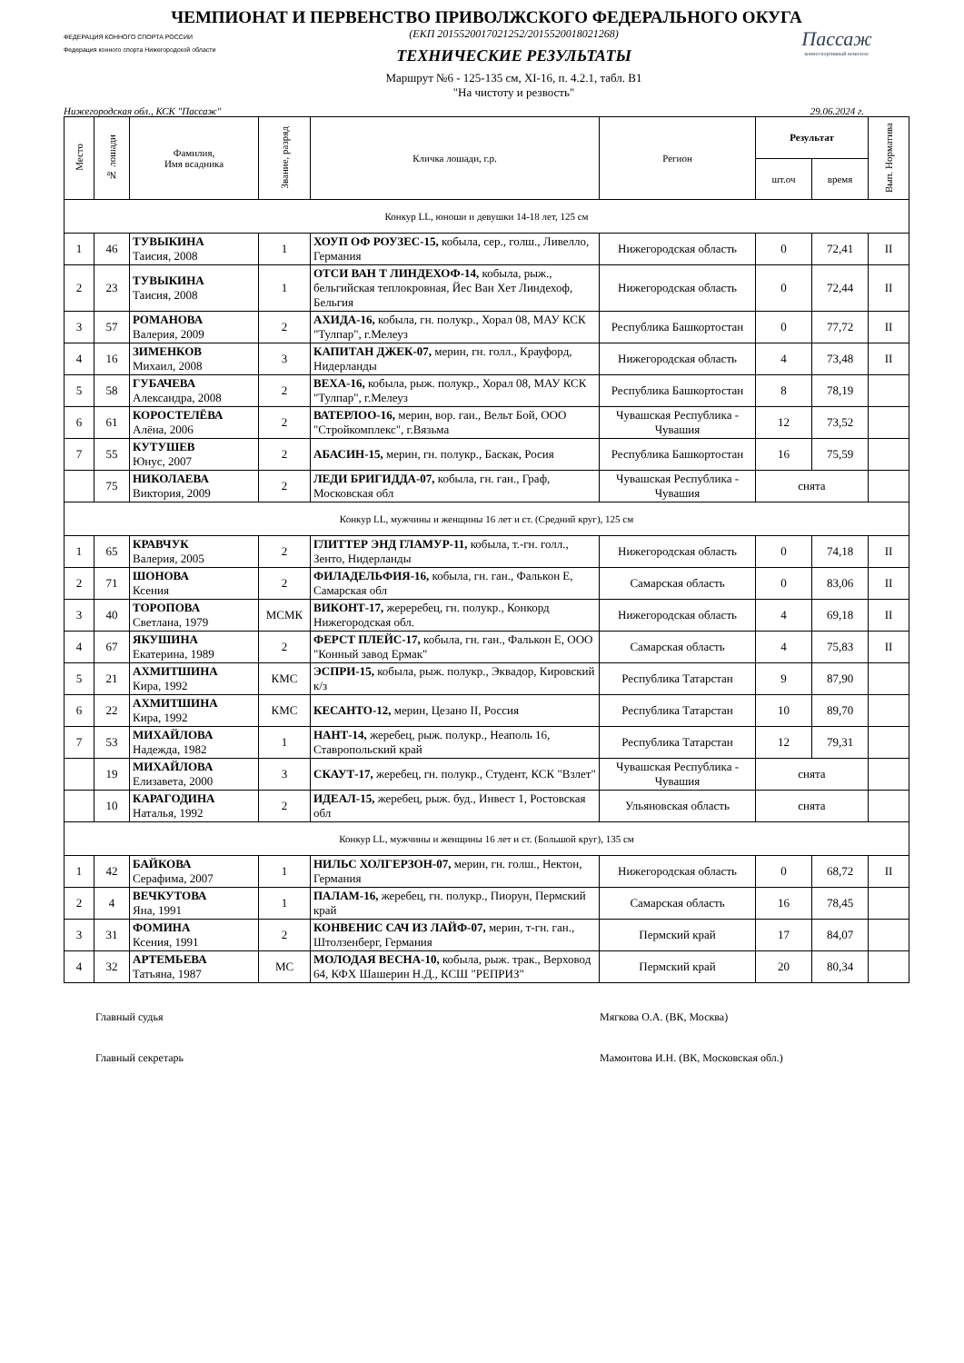ЧЕМПИОНАТ И ПЕРВЕНСТВО ПРИВОЛЖСКОГО ФЕДЕРАЛЬНОГО ОКУГА
ФЕДЕРАЦИЯ КОННОГО СПОРТА РОССИИ
Федерация конного спорта Нижегородской области
(ЕКП 2015520017021252/2015520018021268)
ТЕХНИЧЕСКИЕ РЕЗУЛЬТАТЫ
Маршрут №6 - 125-135 см, XI-16, п. 4.2.1, табл. В1
"На чистоту и резвость"
Пассаж
конноспортивный комплекс
Нижегородская обл., КСК "Пассаж" 29.06.2024 г.
| Место | № лошади | Фамилия, Имя всадника | Звание, разряд | Кличка лошади, г.р. | Регион | Результат | | Вып. Норматива |
| --- | --- | --- | --- | --- | --- | --- | --- | --- |
| | | | | | | шт.оч | время | |
| Конкур LL, юноши и девушки 14-18 лет, 125 см | | | | | | | | |
| 1 | 46 | ТУВЫКИНА Таисия, 2008 | 1 | ХОУП ОФ РОУЗЕС-15, кобыла, сер., голш., Ливелло, Германия | Нижегородская область | 0 | 72,41 | II |
| 2 | 23 | ТУВЫКИНА Таисия, 2008 | 1 | ОТСИ ВАН Т ЛИНДЕХОФ-14, кобыла, рыж., бельгийская теплокровная, Йес Ван Хет Линдехоф, Бельгия | Нижегородская область | 0 | 72,44 | II |
| 3 | 57 | РОМАНОВА Валерия, 2009 | 2 | АХИДА-16, кобыла, гн. полукр., Хорал 08, МАУ КСК "Тулпар", г.Мелеуз | Республика Башкортостан | 0 | 77,72 | II |
| 4 | 16 | ЗИМЕНКОВ Михаил, 2008 | 3 | КАПИТАН ДЖЕК-07, мерин, гн. голл., Крауфорд, Нидерланды | Нижегородская область | 4 | 73,48 | II |
| 5 | 58 | ГУБАЧЕВА Александра, 2008 | 2 | ВЕХА-16, кобыла, рыж. полукр., Хорал 08, МАУ КСК "Тулпар", г.Мелеуз | Республика Башкортостан | 8 | 78,19 | |
| 6 | 61 | КОРОСТЕЛЁВА Алёна, 2006 | 2 | ВАТЕРЛОО-16, мерин, вор. ган., Вельт Бой, ООО "Стройкомплекс", г.Вязьма | Чувашская Республика - Чувашия | 12 | 73,52 | |
| 7 | 55 | КУТУШЕВ Юнус, 2007 | 2 | АБАСИН-15, мерин, гн. полукр., Баскак, Росия | Республика Башкортостан | 16 | 75,59 | |
| | 75 | НИКОЛАЕВА Виктория, 2009 | 2 | ЛЕДИ БРИГИДДА-07, кобыла, гн. ган., Граф, Московская обл | Чувашская Республика - Чувашия | снята | | |
| Конкур LL, мужчины и женщины 16 лет и ст. (Средний круг), 125 см | | | | | | | | |
| 1 | 65 | КРАВЧУК Валерия, 2005 | 2 | ГЛИТТЕР ЭНД ГЛАМУР-11, кобыла, т.-гн. голл., Зенто, Нидерланды | Нижегородская область | 0 | 74,18 | II |
| 2 | 71 | ШОНОВА Ксения | 2 | ФИЛАДЕЛЬФИЯ-16, кобыла, гн. ган., Фалькон Е, Самарская обл | Самарская область | 0 | 83,06 | II |
| 3 | 40 | ТОРОПОВА Светлана, 1979 | МСМК | ВИКОНТ-17, жереребец, гн. полукр., Конкорд Нижегородская обл. | Нижегородская область | 4 | 69,18 | II |
| 4 | 67 | ЯКУШИНА Екатерина, 1989 | 2 | ФЕРСТ ПЛЕЙС-17, кобыла, гн. ган., Фалькон Е, ООО "Конный завод Ермак" | Самарская область | 4 | 75,83 | II |
| 5 | 21 | АХМИТШИНА Кира, 1992 | КМС | ЭСПРИ-15, кобыла, рыж. полукр., Эквадор, Кировский к/з | Республика Татарстан | 9 | 87,90 | |
| 6 | 22 | АХМИТШИНА Кира, 1992 | КМС | КЕСАНТО-12, мерин, Цезано II, Россия | Республика Татарстан | 10 | 89,70 | |
| 7 | 53 | МИХАЙЛОВА Надежда, 1982 | 1 | НАНТ-14, жеребец, рыж. полукр., Неаполь 16, Ставропольский край | Республика Татарстан | 12 | 79,31 | |
| | 19 | МИХАЙЛОВА Елизавета, 2000 | 3 | СКАУТ-17, жеребец, гн. полукр., Студент, КСК "Взлет" | Чувашская Республика - Чувашия | снята | | |
| | 10 | КАРАГОДИНА Наталья, 1992 | 2 | ИДЕАЛ-15, жеребец, рыж. буд., Инвест 1, Ростовская обл | Ульяновская область | снята | | |
| Конкур LL, мужчины и женщины 16 лет и ст. (Большой круг), 135 см | | | | | | | | |
| 1 | 42 | БАЙКОВА Серафима, 2007 | 1 | НИЛЬС ХОЛГЕРЗОН-07, мерин, гн. голш., Нектон, Германия | Нижегородская область | 0 | 68,72 | II |
| 2 | 4 | ВЕЧКУТОВА Яна, 1991 | 1 | ПАЛАМ-16, жеребец, гн. полукр., Пиорун, Пермский край | Самарская область | 16 | 78,45 | |
| 3 | 31 | ФОМИНА Ксения, 1991 | 2 | КОНВЕНИС САЧ ИЗ ЛАЙФ-07, мерин, т-гн. ган., Штолзенберг, Германия | Пермский край | 17 | 84,07 | |
| 4 | 32 | АРТЕМЬЕВА Татьяна, 1987 | МС | МОЛОДАЯ ВЕСНА-10, кобыла, рыж. трак., Верховод 64, КФХ Шашерин Н.Д., КСШ "РЕПРИЗ" | Пермский край | 20 | 80,34 | |
Главный судья Мягкова О.А. (ВК, Москва)
Главный секретарь Мамонтова И.Н. (ВК, Московская обл.)